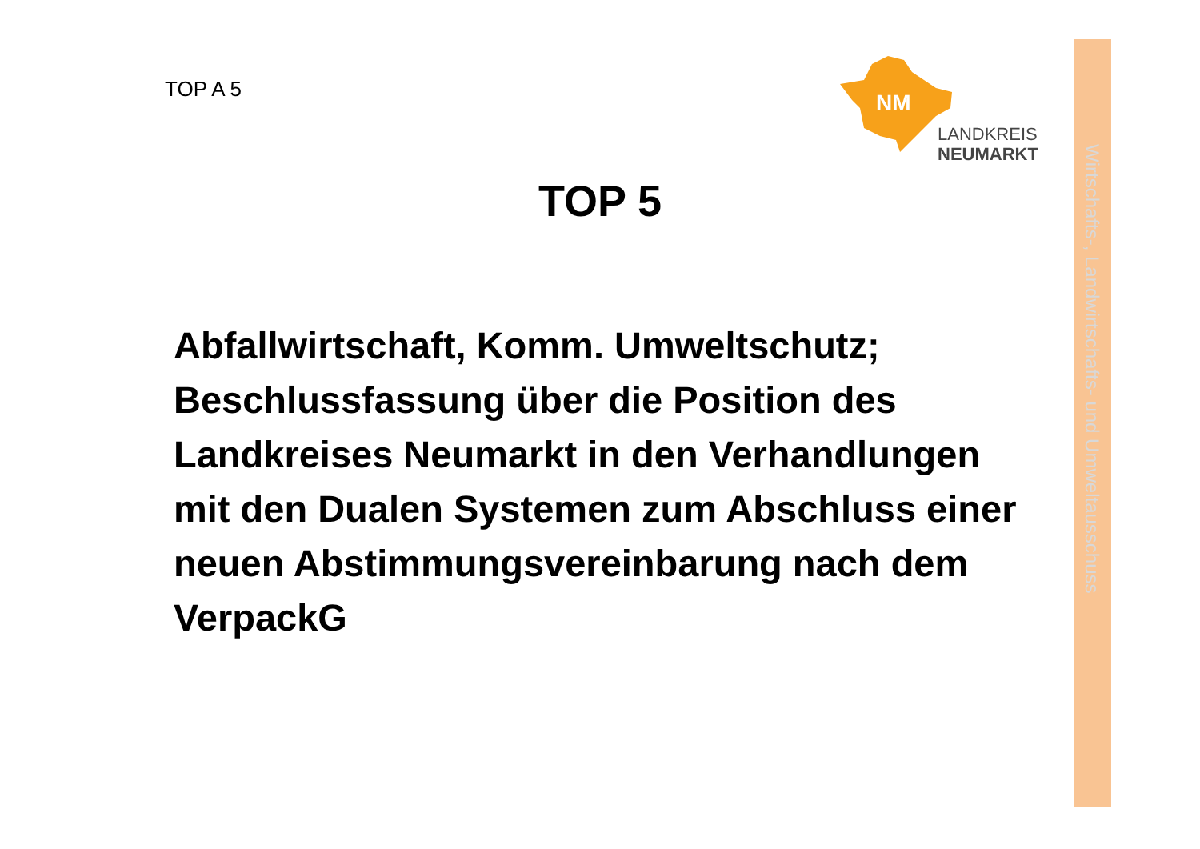Wirtschafts-, Landwirtschafts- und Umweltausschuss
TOP A 5
NM
LANDKREIS
NEUMARKT
TOP 5
Abfallwirtschaft, Komm. Umweltschutz; Beschlussfassung über die Position des Landkreises Neumarkt in den Verhandlungen mit den Dualen Systemen zum Abschluss einer neuen Abstimmungsvereinbarung nach dem VerpackG